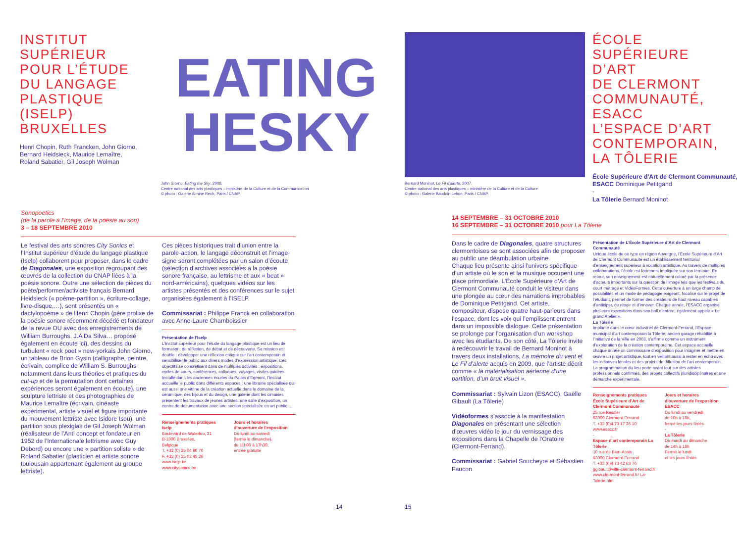INSTITUT
SUPÉRIEUR
POUR L’ÉTUDE
DU LANGAGE
PLASTIQUE
(ISELP)
BRUXELLES
Henri Chopin, Ruth Francken, John Giorno,
Bernard Heidsieck, Maurice Lemaître,
Roland Sabatier, Gil Joseph Wolman
EATING
HESKY
John Giorno, Eating the Sky, 2008.
Centre national des arts plastiques – ministère de la Culture et de la Communication
© photo : Galerie Almine Rech, Paris / CNAP.
Sonopoetics
(de la parole à l’image, de la poésie au son)
3 – 18 SEPTEMBRE 2010
Le festival des arts sonores City Sonics et l’Institut supérieur d’étude du langage plastique (Iselp) collaborent pour proposer, dans le cadre de Diagonales, une exposition regroupant des œuvres de la collection du CNAP liées à la poésie sonore. Outre une sélection de pièces du poète/performer/activiste français Bernard Heidsieck (« poème-partition », écriture-collage, livre-disque,…), sont présentés un « dactylopoème » de Henri Chopin (père prolixe de la poésie sonore récemment décédé et fondateur de la revue OU avec des enregistrements de William Burroughs, J.A Da Silva… proposé également en écoute ici), des dessins du turbulent « rock poet » new-yorkais John Giorno, un tableau de Brion Gysin (calligraphe, peintre, écrivain, complice de William S. Burroughs notamment dans leurs théories et pratiques du cut-up et de la permutation dont certaines expériences seront également en écoute), une sculpture lettriste et des photographies de Maurice Lemaître (écrivain, cinéaste expérimental, artiste visuel et figure importante du mouvement lettriste avec Isidore Isou), une partition sous plexiglas de Gil Joseph Wolman (réalisateur de l’Anti concept et fondateur en 1952 de l’Internationale lettrisme avec Guy Debord) ou encore une « partition soliste » de Roland Sabatier (plasticien et artiste sonore toulousain appartenant également au groupe lettriste).
Ces pièces historiques trait d’union entre la parole-action, le langage déconstruit et l’image-signe seront complétées par un salon d’écoute (sélection d’archives associées à la poésie sonore française, au lettrisme et aux « beat » nord-américains), quelques vidéos sur les artistes présentés et des conférences sur le sujet organisées également à l’ISELP.
Commissariat : Philippe Franck en collaboration avec Anne-Laure Chamboissier
Présentation de l’Iselp
L’Institut supérieur pour l’étude du langage plastique est un lieu de formation, de réflexion, de débat et de découverte. Sa mission est double : développer une réflexion critique sur l’art contemporain et sensibiliser le public aux divers modes d’expression artistique. Ces objectifs se concrétisent dans de multiples activités : expositions, cycles de cours, conférences, colloques, voyages, visites guidées. Installé dans les anciennes écuries du Palais d’Egmont, l’Institut accueille le public dans différents espaces : une librairie spécialisée qui est aussi une vitrine de la création actuelle dans le domaine de la céramique, des bijoux et du design, une galerie dont les cimaises présentent les travaux de jeunes artistes, une salle d’exposition, un centre de documentation avec une section spécialisée en art public…
Renseignements pratiques
Iselp
Boulevard de Waterloo, 31
B-1000 Bruxelles,
Belgique
T. +32 (0) 25 04 80 70
F. +32 (0) 25 02 45 26
www.iselp.be
www.citysonics.be
Jours et horaires
d’ouverture de l’exposition
Du lundi au samedi
(fermé le dimanche),
de 11h00 à 17h30,
entrée gratuite
14
Bernard Moninot, Le Fil d’alerte, 2007.
Centre national des arts plastiques – ministère de la Culture et de la Culture
© photo : Galerie Baudoin Lebon, Paris / CNAP.
ÉCOLE
SUPÉRIEURE
D’ART
DE CLERMONT
COMMUNAUTÉ,
ESACC
L’ESPACE D’ART
CONTEMPORAIN,
LA TÔLERIE
École Supérieure d'Art de Clermont Communauté, ESACC Dominique Petitgand
-
La Tôlerie Bernard Moninot
14 SEPTEMBRE – 31 OCTOBRE 2010
16 SEPTEMBRE – 31 OCTOBRE 2010 pour La Tôlerie
Dans le cadre de Diagonales, quatre structures clermontoises se sont associées afin de proposer au public une déambulation urbaine.
Chaque lieu présente ainsi l’univers spécifique d’un artiste où le son et la musique occupent une place primordiale. L’École Supérieure d’Art de Clermont Communauté conduit le visiteur dans une plongée au cœur des narrations improbables de Dominique Petitgand. Cet artiste, compositeur, dispose quatre haut-parleurs dans l’espace, dont les voix qui l’emplissent entrent dans un impossible dialogue. Cette présentation se prolonge par l’organisation d’un workshop avec les étudiants. De son côté, La Tôlerie invite à redécouvrir le travail de Bernard Moninot à travers deux installations, La mémoire du vent et Le Fil d’alerte acquis en 2009, que l’artiste décrit comme « la matérialisation aérienne d’une partition, d’un bruit visuel ».
Commissariat : Sylvain Lizon (ESACC), Gaëlle Gibault (La Tôlerie)
Vidéoformes s’associe à la manifestation Diagonales en présentant une sélection d’œuvres vidéo le jour du vernissage des expositions dans la Chapelle de l'Oratoire (Clermont-Ferrand).
Commissariat : Gabriel Soucheyre et Sébastien Faucon
Présentation de L’École Supérieure d’Art de Clermont Communauté
Unique école de ce type en région Auvergne, l’École Supérieure d’Art de Clermont Communauté est un établissement territorial d’enseignement supérieur à vocation artistique. Au travers de multiples collaborations, l’école est fortement impliquée sur son territoire. En retour, son enseignement est naturellement coloré par la présence d’acteurs importants sur la question de l’image tels que les festivals du court métrage et VidéoFormes. Cette ouverture à un large champ de possibilités et un mode de pédagogie exigeant, focalisé sur le projet de l’étudiant, permet de former des créateurs de haut niveau capables d’anticiper, de réagir et d’innover. Chaque année, l’ESACC organise plusieurs expositions dans son hall d’entrée, également appelé « Le grand Atelier ».
La Tôlerie
Implanté dans le cœur industriel de Clermont-Ferrand, l’Espace municipal d’art contemporain la Tôlerie, ancien garage réhabilité à l’initiative de la Ville en 2003, s’affirme comme un instrument d’exploration de la création contemporaine. Cet espace accueille chaque année un commissaire d’exposition pour imaginer et mettre en œuvre un projet artistique, tout en veillant aussi à rester en écho avec les initiatives locales et des projets de diffusion de l’art contemporain. La programmation du lieu porte avant tout sur des artistes professionnels confirmés, des projets collectifs pluridisciplinaires et une démarche expérimentale.
Renseignements pratiques
École Supérieure d’Art de Clermont Communauté
25 rue Kessler
63000 Clermont-Ferrand
T. +33 (0)4 73 17 36 10
www.esacc.fr
-
Espace d’art contemporain La Tôlerie
10 rue de Bien-Assis
63000 Clermont-Ferrand
T. +33 (0)4 73 42 63 76
ggibault@ville-clermont-ferrand.fr
www.clermont-ferrand.fr/ La-Tolerie.html
Jours et horaires
d’ouverture de l’exposition
ESACC
Du lundi au vendredi
de 10h à 18h,
fermé les jours fériés
-
La Tôlerie
Du mardi au dimanche
de 14h à 18h
Fermé le lundi
et les jours fériés
15